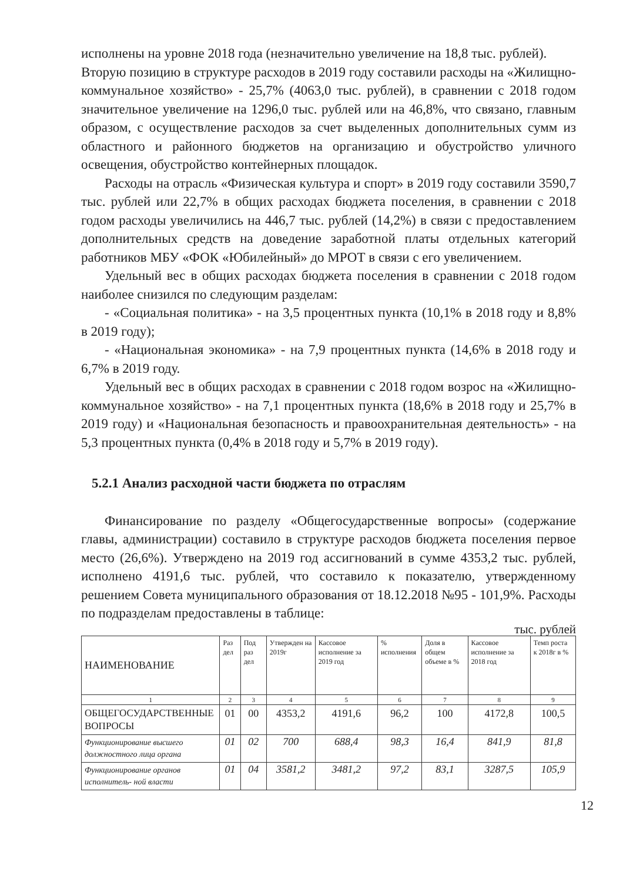исполнены на уровне 2018 года (незначительно увеличение на 18,8 тыс. рублей).
Вторую позицию в структуре расходов в 2019 году составили расходы на «Жилищно-коммунальное хозяйство» - 25,7% (4063,0 тыс. рублей), в сравнении с 2018 годом значительное увеличение на 1296,0 тыс. рублей или на 46,8%, что связано, главным образом, с осуществление расходов за счет выделенных дополнительных сумм из областного и районного бюджетов на организацию и обустройство уличного освещения, обустройство контейнерных площадок.
Расходы на отрасль «Физическая культура и спорт» в 2019 году составили 3590,7 тыс. рублей или 22,7% в общих расходах бюджета поселения, в сравнении с 2018 годом расходы увеличились на 446,7 тыс. рублей (14,2%) в связи с предоставлением дополнительных средств на доведение заработной платы отдельных категорий работников МБУ «ФОК «Юбилейный» до МРОТ в связи с его увеличением.
Удельный вес в общих расходах бюджета поселения в сравнении с 2018 годом наиболее снизился по следующим разделам:
- «Социальная политика» - на 3,5 процентных пункта (10,1% в 2018 году и 8,8% в 2019 году);
- «Национальная экономика» - на 7,9 процентных пункта (14,6% в 2018 году и 6,7% в 2019 году.
Удельный вес в общих расходах в сравнении с 2018 годом возрос на «Жилищно-коммунальное хозяйство» - на 7,1 процентных пункта (18,6% в 2018 году и 25,7% в 2019 году) и «Национальная безопасность и правоохранительная деятельность» - на 5,3 процентных пункта (0,4% в 2018 году и 5,7% в 2019 году).
5.2.1 Анализ расходной части бюджета по отраслям
Финансирование по разделу «Общегосударственные вопросы» (содержание главы, администрации) составило в структуре расходов бюджета поселения первое место (26,6%). Утверждено на 2019 год ассигнований в сумме 4353,2 тыс. рублей, исполнено 4191,6 тыс. рублей, что составило к показателю, утвержденному решением Совета муниципального образования от 18.12.2018 №95 - 101,9%. Расходы по подразделам предоставлены в таблице:
тыс. рублей
| НАИМЕНОВАНИЕ | Раз дел | Под раз дел | Утвержден на 2019г | Кассовое исполнение за 2019 год | % исполнения | Доля в общем объеме в % | Кассовое исполнение за 2018 год | Темп роста к 2018г в % |
| --- | --- | --- | --- | --- | --- | --- | --- | --- |
| 1 | 2 | 3 | 4 | 5 | 6 | 7 | 8 | 9 |
| ОБЩЕГОСУДАРСТВЕННЫЕ ВОПРОСЫ | 01 | 00 | 4353,2 | 4191,6 | 96,2 | 100 | 4172,8 | 100,5 |
| Функционирование высшего должностного лица органа | 01 | 02 | 700 | 688,4 | 98,3 | 16,4 | 841,9 | 81,8 |
| Функционирование органов исполнитель- ной власти | 01 | 04 | 3581,2 | 3481,2 | 97,2 | 83,1 | 3287,5 | 105,9 |
12